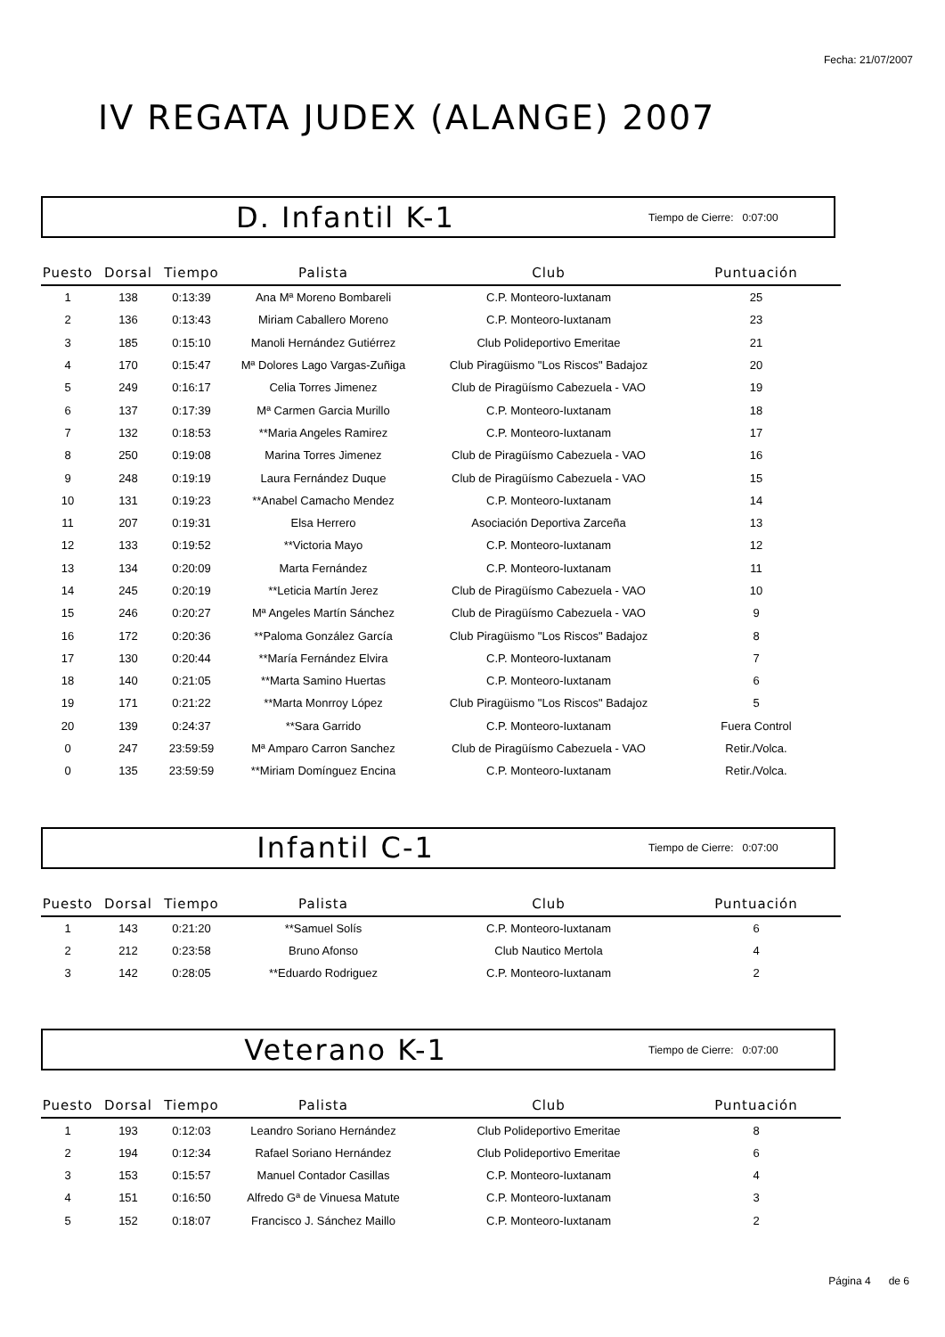Fecha: 21/07/2007
IV REGATA JUDEX (ALANGE) 2007
D. Infantil K-1 Tiempo de Cierre: 0:07:00
| Puesto | Dorsal | Tiempo | Palista | Club | Puntuación |
| --- | --- | --- | --- | --- | --- |
| 1 | 138 | 0:13:39 | Ana Mª Moreno Bombareli | C.P. Monteoro-Iuxtanam | 25 |
| 2 | 136 | 0:13:43 | Miriam Caballero Moreno | C.P. Monteoro-Iuxtanam | 23 |
| 3 | 185 | 0:15:10 | Manoli Hernández Gutiérrez | Club Polideportivo Emeritae | 21 |
| 4 | 170 | 0:15:47 | Mª Dolores Lago Vargas-Zuñiga | Club Piragüismo "Los Riscos" Badajoz | 20 |
| 5 | 249 | 0:16:17 | Celia Torres Jimenez | Club de Piragüísmo Cabezuela - VAO | 19 |
| 6 | 137 | 0:17:39 | Mª Carmen Garcia Murillo | C.P. Monteoro-Iuxtanam | 18 |
| 7 | 132 | 0:18:53 | **Maria Angeles Ramirez | C.P. Monteoro-Iuxtanam | 17 |
| 8 | 250 | 0:19:08 | Marina Torres Jimenez | Club de Piragüísmo Cabezuela - VAO | 16 |
| 9 | 248 | 0:19:19 | Laura Fernández Duque | Club de Piragüísmo Cabezuela - VAO | 15 |
| 10 | 131 | 0:19:23 | **Anabel Camacho Mendez | C.P. Monteoro-Iuxtanam | 14 |
| 11 | 207 | 0:19:31 | Elsa Herrero | Asociación Deportiva Zarceña | 13 |
| 12 | 133 | 0:19:52 | **Victoria Mayo | C.P. Monteoro-Iuxtanam | 12 |
| 13 | 134 | 0:20:09 | Marta Fernández | C.P. Monteoro-Iuxtanam | 11 |
| 14 | 245 | 0:20:19 | **Leticia Martín Jerez | Club de Piragüísmo Cabezuela - VAO | 10 |
| 15 | 246 | 0:20:27 | Mª Angeles Martín Sánchez | Club de Piragüísmo Cabezuela - VAO | 9 |
| 16 | 172 | 0:20:36 | **Paloma González García | Club Piragüismo "Los Riscos" Badajoz | 8 |
| 17 | 130 | 0:20:44 | **María Fernández Elvira | C.P. Monteoro-Iuxtanam | 7 |
| 18 | 140 | 0:21:05 | **Marta Samino Huertas | C.P. Monteoro-Iuxtanam | 6 |
| 19 | 171 | 0:21:22 | **Marta Monrroy López | Club Piragüismo "Los Riscos" Badajoz | 5 |
| 20 | 139 | 0:24:37 | **Sara Garrido | C.P. Monteoro-Iuxtanam | Fuera Control |
| 0 | 247 | 23:59:59 | Mª Amparo Carron Sanchez | Club de Piragüísmo Cabezuela - VAO | Retir./Volca. |
| 0 | 135 | 23:59:59 | **Miriam Domínguez Encina | C.P. Monteoro-Iuxtanam | Retir./Volca. |
Infantil C-1 Tiempo de Cierre: 0:07:00
| Puesto | Dorsal | Tiempo | Palista | Club | Puntuación |
| --- | --- | --- | --- | --- | --- |
| 1 | 143 | 0:21:20 | **Samuel Solís | C.P. Monteoro-Iuxtanam | 6 |
| 2 | 212 | 0:23:58 | Bruno Afonso | Club Nautico Mertola | 4 |
| 3 | 142 | 0:28:05 | **Eduardo Rodriguez | C.P. Monteoro-Iuxtanam | 2 |
Veterano K-1 Tiempo de Cierre: 0:07:00
| Puesto | Dorsal | Tiempo | Palista | Club | Puntuación |
| --- | --- | --- | --- | --- | --- |
| 1 | 193 | 0:12:03 | Leandro Soriano Hernández | Club Polideportivo Emeritae | 8 |
| 2 | 194 | 0:12:34 | Rafael Soriano Hernández | Club Polideportivo Emeritae | 6 |
| 3 | 153 | 0:15:57 | Manuel Contador Casillas | C.P. Monteoro-Iuxtanam | 4 |
| 4 | 151 | 0:16:50 | Alfredo Gª de Vinuesa Matute | C.P. Monteoro-Iuxtanam | 3 |
| 5 | 152 | 0:18:07 | Francisco J. Sánchez Maillo | C.P. Monteoro-Iuxtanam | 2 |
Página 4 de 6